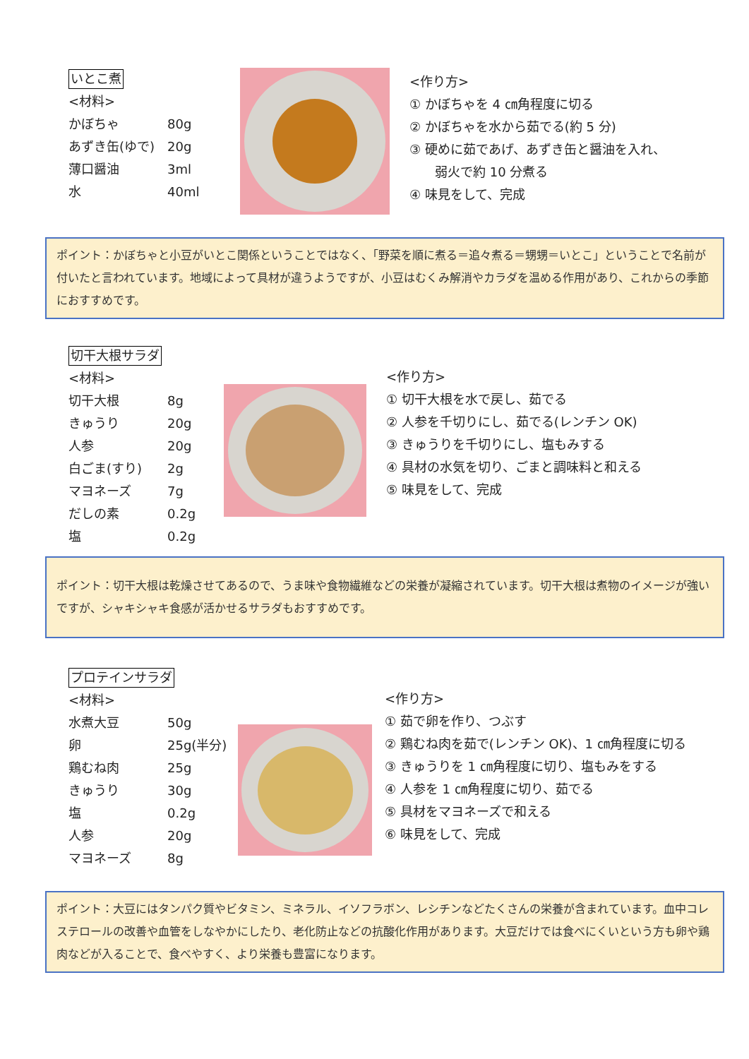いとこ煮
<材料>
かぼちゃ 80g
あずき缶(ゆで) 20g
薄口醤油 3ml
水 40ml
<作り方>
① かぼちゃを 4 ㎝角程度に切る
② かぼちゃを水から茹でる(約 5 分)
③ 硬めに茹であげ、あずき缶と醤油を入れ、
弱火で約 10 分煮る
④ 味見をして、完成
ポイント：かぼちゃと小豆がいとこ関係ということではなく、「野菜を順に煮る＝追々煮る＝甥甥＝いとこ」ということで名前が付いたと言われています。地域によって具材が違うようですが、小豆はむくみ解消やカラダを温める作用があり、これからの季節におすすめです。
切干大根サラダ
<材料>
切干大根 8g
きゅうり 20g
人参 20g
白ごま(すり) 2g
マヨネーズ 7g
だしの素 0.2g
塩 0.2g
<作り方>
① 切干大根を水で戻し、茹でる
② 人参を千切りにし、茹でる(レンチン OK)
③ きゅうりを千切りにし、塩もみする
④ 具材の水気を切り、ごまと調味料と和える
⑤ 味見をして、完成
ポイント：切干大根は乾燥させてあるので、うま味や食物繊維などの栄養が凝縮されています。切干大根は煮物のイメージが強いですが、シャキシャキ食感が活かせるサラダもおすすめです。
プロテインサラダ
<材料>
水煮大豆 50g
卵 25g(半分)
鶏むね肉 25g
きゅうり 30g
塩 0.2g
人参 20g
マヨネーズ 8g
<作り方>
① 茹で卵を作り、つぶす
② 鶏むね肉を茹で(レンチン OK)、1 ㎝角程度に切る
③ きゅうりを 1 ㎝角程度に切り、塩もみをする
④ 人参を 1 ㎝角程度に切り、茹でる
⑤ 具材をマヨネーズで和える
⑥ 味見をして、完成
ポイント：大豆にはタンパク質やビタミン、ミネラル、イソフラボン、レシチンなどたくさんの栄養が含まれています。血中コレステロールの改善や血管をしなやかにしたり、老化防止などの抗酸化作用があります。大豆だけでは食べにくいという方も卵や鶏肉などが入ることで、食べやすく、より栄養も豊富になります。